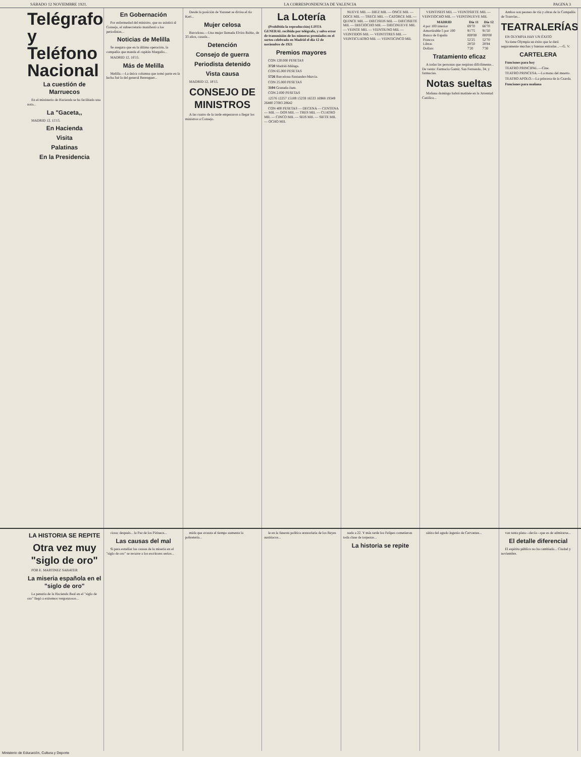SÁBADO 12 NOVIEMBRE 1921. LA CORRESPONDENCIA DE VALENCIA PAGINA 3
Telégrafo y Teléfono Nacional
La cuestión de Marruecos
En el ministerio de Hacienda se ha facilitado una nota...
La "Gaceta,,
MADRID 12, 15'15.
En Hacienda
Visita
Palatinas
En la Presidencia
En Gobernación
Por enfermedad del ministro, que no asistirá al Consejo, el subsecretario manifestó a los periodistas...
Noticias de Melilla
Se asegura que en la última operación, la compañía que manda el capitán Margallo...
MADRID 12, 16'15.
Más de Melilla
Melilla.—La única columna que tomó parte en la lucha fué la del general Berenguer...
Desde la posición de Yazanet se divisa el río Kert...
Mujer celosa
Barcelona.—Una mujer llamada Elvira Rubio, de 33 años, casada...
Detención
Consejo de guerra
Periodista detenido
Vista causa
MADRID 12, 18'15.
CONSEJO DE MINISTROS
A las cuatro de la tarde empezaron a llegar los ministros a Consejo.
La Lotería
(Prohibida la reproducción) LISTA GENERAL recibida por telégrafo, y salvo error de transmisión de los números premiados en el sorteo celebrado en Madrid el día 12 de noviembre de 1921
Premios mayores
CON 120.000 PESETAS
3720 Madrid-Málaga.
CON 65.000 PESETAS
5726 Barcelona-Santander-Murcia.
CON 25.000 PESETAS
3104 Granada-Jaen.
CON 2.000 PESETAS
12576 12257 15189 15259 16533 16988 19349 26480 27083 28642
CON 400 PESETAS — DECENA — CENTENA — MIL — DOS MIL — TRES MIL — CUATRO MIL — CINCO MIL — SEIS MIL — SIETE MIL — OCHO MIL
NUEVE MIL — DIEZ MIL — ONCE MIL — DOCE MIL — TRECE MIL — CATORCE MIL — QUINCE MIL — DIECISEIS MIL — DIECISIETE MIL — DIECIOCHO MIL — DIECINUEVE MIL — VEINTE MIL — VEINTIUNO MIL — VEINTIDOS MIL — VEINTITRES MIL — VEINTICUATRO MIL — VEINTICINCO MIL
VEINTISEIS MIL — VEINTISIETE MIL — VEINTIOCHO MIL — VEINTINUEVE MIL
| MADRID | Día 11 | Día 12 |
| --- | --- | --- |
| 4 por 100 interior | 69'70 | 66'70 |
| Amortizable 5 por 100 | 91'75 | 91'50 |
| Banco de España | 000'00 | 000'00 |
| Francos | 52'25 | 52'70 |
| Libras | 28'50 | 28'84 |
| Dollars | 7'20 | 7'30 |
Tratamiento eficaz
A todas las personas que respiran difícilmente... De venta: Farmacia Gamir, San Fernando, 34, y farmacias.
Notas sueltas
Mañana domingo habrá matinée en la Juventud Católica...
Ambos son peones de vía y obras de la Compañía de Tranvías...
TEATRALERÍAS
EN OLYMPIA HAY UN ÉXITO
Ya tiene Olympia un éxito que le dará seguramente muchas y buenas entradas...—G. V.
CARTELERA
Funciones para hoy
TEATRO PRINCIPAL.—Cine.
TEATRO PRINCESA.—La mano del muerto.
TEATRO APOLO.—La princesa de la Czarda.
Funciones para mañana
LA HISTORIA SE REPITE
Otra vez muy "siglo de oro"
POR E. MARTINEZ SABATER
La miseria española en el "siglo de oro"
La penuria de la Hacienda Real en el "siglo de oro" llegó a extremos vergonzosos...
ciosa; después... la Paz de los Pirineos...
Las causas del mal
Si para estudiar las causas de la miseria en el "siglo de oro" se recurre a los escritores serios...
mida que avanza el tiempo aumenta la pobreteria...
le en la funesta política arancelaria de los Reyes austriacos...
nada a 22. Y más tarde los Felipes cometieron toda clase de torpezas...
La historia se repite
sátira del agudo ingenio de Cervantes...
van tanta plata—decía—que es de admirarse...
El detalle diferencial
El espíritu público no ha cambiado... Ciudad y noviembre.
Ministerio de Educación, Cultura y Deporte